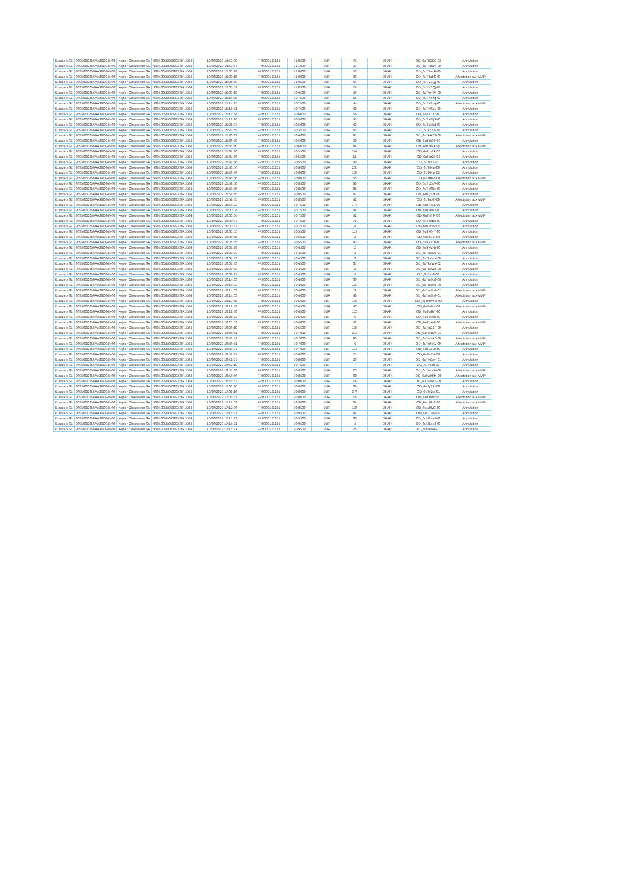| Eurazeo SE | 969500C656AA39O94N60 | Kepler Cheuvreux SA | 9695005EOZG9X8IRJD84 | 10/06/2022 14:50:09 | FR0000121121 | 71,0500 | EUR | 71 | XPAR | OD_6uTR2D2-02 | Annulation |
| Eurazeo SE | 969500C656AA39O94N60 | Kepler Cheuvreux SA | 9695005EOZG9X8IRJD84 | 10/06/2022 14:57:57 | FR0000121121 | 71,1000 | EUR | 97 | XPAR | OD_6uTSzwq-00 | Annulation |
| Eurazeo SE | 969500C656AA39O94N60 | Kepler Cheuvreux SA | 9695005EOZG9X8IRJD84 | 10/06/2022 15:00:18 | FR0000121121 | 71,0000 | EUR | 52 | XPAR | OD_6uTTabR-00 | Annulation |
| Eurazeo SE | 969500C656AA39O94N60 | Kepler Cheuvreux SA | 9695005EOZG9X8IRJD84 | 10/06/2022 15:00:18 | FR0000121121 | 71,0000 | EUR | 43 | XPAR | OD_6uTTabS-00 | Affectation aux VMP |
| Eurazeo SE | 969500C656AA39O94N60 | Kepler Cheuvreux SA | 9695005EOZG9X8IRJD84 | 10/06/2022 15:05:59 | FR0000121121 | 71,0500 | EUR | 54 | XPAR | OD_6uTV1Qj-00 | Annulation |
| Eurazeo SE | 969500C656AA39O94N60 | Kepler Cheuvreux SA | 9695005EOZG9X8IRJD84 | 10/06/2022 15:05:59 | FR0000121121 | 71,0500 | EUR | 79 | XPAR | OD_6uTV1Qj-02 | Annulation |
| Eurazeo SE | 969500C656AA39O94N60 | Kepler Cheuvreux SA | 9695005EOZG9X8IRJD84 | 10/06/2022 15:09:19 | FR0000121121 | 70,9500 | EUR | 49 | XPAR | OD_6uTVrPM-00 | Annulation |
| Eurazeo SE | 969500C656AA39O94N60 | Kepler Cheuvreux SA | 9695005EOZG9X8IRJD84 | 10/06/2022 15:14:25 | FR0000121121 | 70,7500 | EUR | 16 | XPAR | OD_6uTX8zq-02 | Annulation |
| Eurazeo SE | 969500C656AA39O94N60 | Kepler Cheuvreux SA | 9695005EOZG9X8IRJD84 | 10/06/2022 15:14:25 | FR0000121121 | 70,7500 | EUR | 44 | XPAR | OD_6uTX8zq-00 | Affectation aux VMP |
| Eurazeo SE | 969500C656AA39O94N60 | Kepler Cheuvreux SA | 9695005EOZG9X8IRJD84 | 10/06/2022 15:15:41 | FR0000121121 | 70,7500 | EUR | 40 | XPAR | OD_6uTXSkL-00 | Annulation |
| Eurazeo SE | 969500C656AA39O94N60 | Kepler Cheuvreux SA | 9695005EOZG9X8IRJD84 | 10/06/2022 15:17:54 | FR0000121121 | 70,6000 | EUR | 58 | XPAR | OD_6uTY1Tr-00 | Annulation |
| Eurazeo SE | 969500C656AA39O94N60 | Kepler Cheuvreux SA | 9695005EOZG9X8IRJD84 | 10/06/2022 15:19:16 | FR0000121121 | 70,5000 | EUR | 45 | XPAR | OD_6uTYMj9-00 | Annulation |
| Eurazeo SE | 969500C656AA39O94N60 | Kepler Cheuvreux SA | 9695005EOZG9X8IRJD84 | 10/06/2022 15:21:04 | FR0000121121 | 70,5000 | EUR | 43 | XPAR | OD_6uTYokd-00 | Annulation |
| Eurazeo SE | 969500C656AA39O94N60 | Kepler Cheuvreux SA | 9695005EOZG9X8IRJD84 | 10/06/2022 15:22:59 | FR0000121121 | 70,3500 | EUR | 43 | XPAR | OD_6uTZll0-00 | Annulation |
| Eurazeo SE | 969500C656AA39O94N60 | Kepler Cheuvreux SA | 9695005EOZG9X8IRJD84 | 10/06/2022 15:30:22 | FR0000121121 | 70,6000 | EUR | 91 | XPAR | OD_6uTbA2S-00 | Affectation aux VMP |
| Eurazeo SE | 969500C656AA39O94N60 | Kepler Cheuvreux SA | 9695005EOZG9X8IRJD84 | 10/06/2022 15:36:40 | FR0000121121 | 70,6000 | EUR | 90 | XPAR | OD_6uTckF0-00 | Annulation |
| Eurazeo SE | 969500C656AA39O94N60 | Kepler Cheuvreux SA | 9695005EOZG9X8IRJD84 | 10/06/2022 15:36:40 | FR0000121121 | 70,6000 | EUR | 44 | XPAR | OD_6uTckFk-00 | Affectation aux VMP |
| Eurazeo SE | 969500C656AA39O94N60 | Kepler Cheuvreux SA | 9695005EOZG9X8IRJD84 | 10/06/2022 15:37:36 | FR0000121121 | 70,5500 | EUR | 247 | XPAR | OD_6uTcz2k-00 | Annulation |
| Eurazeo SE | 969500C656AA39O94N60 | Kepler Cheuvreux SA | 9695005EOZG9X8IRJD84 | 10/06/2022 15:37:36 | FR0000121121 | 70,5500 | EUR | 15 | XPAR | OD_6uTcz2k-02 | Annulation |
| Eurazeo SE | 969500C656AA39O94N60 | Kepler Cheuvreux SA | 9695005EOZG9X8IRJD84 | 10/06/2022 15:37:36 | FR0000121121 | 70,5500 | EUR | 36 | XPAR | OD_6uTcz2l-01 | Annulation |
| Eurazeo SE | 969500C656AA39O94N60 | Kepler Cheuvreux SA | 9695005EOZG9X8IRJD84 | 10/06/2022 15:46:56 | FR0000121121 | 70,8000 | EUR | 235 | XPAR | OD_6uTfKia-00 | Annulation |
| Eurazeo SE | 969500C656AA39O94N60 | Kepler Cheuvreux SA | 9695005EOZG9X8IRJD84 | 10/06/2022 15:46:56 | FR0000121121 | 70,8000 | EUR | 134 | XPAR | OD_6uTfKia-02 | Annulation |
| Eurazeo SE | 969500C656AA39O94N60 | Kepler Cheuvreux SA | 9695005EOZG9X8IRJD84 | 10/06/2022 15:46:56 | FR0000121121 | 70,8000 | EUR | 55 | XPAR | OD_6uTfKiZ-00 | Affectation aux VMP |
| Eurazeo SE | 969500C656AA39O94N60 | Kepler Cheuvreux SA | 9695005EOZG9X8IRJD84 | 10/06/2022 15:49:58 | FR0000121121 | 70,8500 | EUR | 90 | XPAR | OD_6uTg5sV-00 | Annulation |
| Eurazeo SE | 969500C656AA39O94N60 | Kepler Cheuvreux SA | 9695005EOZG9X8IRJD84 | 10/06/2022 15:49:58 | FR0000121121 | 70,8500 | EUR | 35 | XPAR | OD_6uTg60e-00 | Annulation |
| Eurazeo SE | 969500C656AA39O94N60 | Kepler Cheuvreux SA | 9695005EOZG9X8IRJD84 | 10/06/2022 15:51:45 | FR0000121121 | 70,8500 | EUR | 42 | XPAR | OD_6uTgXfk-00 | Annulation |
| Eurazeo SE | 969500C656AA39O94N60 | Kepler Cheuvreux SA | 9695005EOZG9X8IRJD84 | 10/06/2022 15:51:45 | FR0000121121 | 70,8500 | EUR | 42 | XPAR | OD_6uTgXfl-00 | Affectation aux VMP |
| Eurazeo SE | 969500C656AA39O94N60 | Kepler Cheuvreux SA | 9695005EOZG9X8IRJD84 | 10/06/2022 15:56:23 | FR0000121121 | 70,7500 | EUR | 173 | XPAR | OD_6uThiEL-00 | Annulation |
| Eurazeo SE | 969500C656AA39O94N60 | Kepler Cheuvreux SA | 9695005EOZG9X8IRJD84 | 10/06/2022 16:00:04 | FR0000121121 | 70,7500 | EUR | 44 | XPAR | OD_6uTidhO-00 | Annulation |
| Eurazeo SE | 969500C656AA39O94N60 | Kepler Cheuvreux SA | 9695005EOZG9X8IRJD84 | 10/06/2022 16:00:04 | FR0000121121 | 70,7500 | EUR | 42 | XPAR | OD_6uTidhP-00 | Affectation aux VMP |
| Eurazeo SE | 969500C656AA39O94N60 | Kepler Cheuvreux SA | 9695005EOZG9X8IRJD84 | 10/06/2022 16:00:37 | FR0000121121 | 70,7500 | EUR | 72 | XPAR | OD_6uTimBs-00 | Annulation |
| Eurazeo SE | 969500C656AA39O94N60 | Kepler Cheuvreux SA | 9695005EOZG9X8IRJD84 | 10/06/2022 16:00:37 | FR0000121121 | 70,7500 | EUR | 4 | XPAR | OD_6uTimBt-00 | Annulation |
| Eurazeo SE | 969500C656AA39O94N60 | Kepler Cheuvreux SA | 9695005EOZG9X8IRJD84 | 10/06/2022 16:05:55 | FR0000121121 | 70,5500 | EUR | 117 | XPAR | OD_6uTk6yT-00 | Annulation |
| Eurazeo SE | 969500C656AA39O94N60 | Kepler Cheuvreux SA | 9695005EOZG9X8IRJD84 | 10/06/2022 16:05:55 | FR0000121121 | 70,5500 | EUR | 2 | XPAR | OD_6uTk71t-00 | Annulation |
| Eurazeo SE | 969500C656AA39O94N60 | Kepler Cheuvreux SA | 9695005EOZG9X8IRJD84 | 10/06/2022 16:05:55 | FR0000121121 | 70,5500 | EUR | 43 | XPAR | OD_6uTk71u-00 | Affectation aux VMP |
| Eurazeo SE | 969500C656AA39O94N60 | Kepler Cheuvreux SA | 9695005EOZG9X8IRJD84 | 10/06/2022 16:07:29 | FR0000121121 | 70,4500 | EUR | 2 | XPAR | OD_6uTkVNj-00 | Annulation |
| Eurazeo SE | 969500C656AA39O94N60 | Kepler Cheuvreux SA | 9695005EOZG9X8IRJD84 | 10/06/2022 16:07:29 | FR0000121121 | 70,4500 | EUR | 3 | XPAR | OD_6uTkVNk-01 | Annulation |
| Eurazeo SE | 969500C656AA39O94N60 | Kepler Cheuvreux SA | 9695005EOZG9X8IRJD84 | 10/06/2022 16:07:43 | FR0000121121 | 70,4500 | EUR | 3 | XPAR | OD_6uTkYwY-00 | Annulation |
| Eurazeo SE | 969500C656AA39O94N60 | Kepler Cheuvreux SA | 9695005EOZG9X8IRJD84 | 10/06/2022 16:07:43 | FR0000121121 | 70,4500 | EUR | 37 | XPAR | OD_6uTkYwY-02 | Annulation |
| Eurazeo SE | 969500C656AA39O94N60 | Kepler Cheuvreux SA | 9695005EOZG9X8IRJD84 | 10/06/2022 16:07:43 | FR0000121121 | 70,4500 | EUR | 2 | XPAR | OD_6uTkYwZ-00 | Annulation |
| Eurazeo SE | 969500C656AA39O94N60 | Kepler Cheuvreux SA | 9695005EOZG9X8IRJD84 | 10/06/2022 16:08:17 | FR0000121121 | 70,4500 | EUR | 9 | XPAR | OD_6uTkhli-00 | Annulation |
| Eurazeo SE | 969500C656AA39O94N60 | Kepler Cheuvreux SA | 9695005EOZG9X8IRJD84 | 10/06/2022 16:14:03 | FR0000121121 | 70,4000 | EUR | 69 | XPAR | OD_6uTm9o2-00 | Annulation |
| Eurazeo SE | 969500C656AA39O94N60 | Kepler Cheuvreux SA | 9695005EOZG9X8IRJD84 | 10/06/2022 16:14:03 | FR0000121121 | 70,4000 | EUR | 120 | XPAR | OD_6uTm9o4-00 | Annulation |
| Eurazeo SE | 969500C656AA39O94N60 | Kepler Cheuvreux SA | 9695005EOZG9X8IRJD84 | 10/06/2022 16:14:03 | FR0000121121 | 70,4000 | EUR | 3 | XPAR | OD_6uTm9o2-02 | Affectation aux VMP |
| Eurazeo SE | 969500C656AA39O94N60 | Kepler Cheuvreux SA | 9695005EOZG9X8IRJD84 | 10/06/2022 16:14:03 | FR0000121121 | 70,4000 | EUR | 40 | XPAR | OD_6uTm9o3-01 | Affectation aux VMP |
| Eurazeo SE | 969500C656AA39O94N60 | Kepler Cheuvreux SA | 9695005EOZG9X8IRJD84 | 10/06/2022 16:19:48 | FR0000121121 | 70,5000 | EUR | 135 | XPAR | OD_6uTnbWM-00 | Annulation |
| Eurazeo SE | 969500C656AA39O94N60 | Kepler Cheuvreux SA | 9695005EOZG9X8IRJD84 | 10/06/2022 16:19:49 | FR0000121121 | 70,4500 | EUR | 43 | XPAR | OD_6uTnbnl-00 | Affectation aux VMP |
| Eurazeo SE | 969500C656AA39O94N60 | Kepler Cheuvreux SA | 9695005EOZG9X8IRJD84 | 10/06/2022 16:21:40 | FR0000121121 | 70,4500 | EUR | 120 | XPAR | OD_6uTo4hT-00 | Annulation |
| Eurazeo SE | 969500C656AA39O94N60 | Kepler Cheuvreux SA | 9695005EOZG9X8IRJD84 | 10/06/2022 16:25:23 | FR0000121121 | 70,5000 | EUR | 6 | XPAR | OD_6uTp0im-00 | Annulation |
| Eurazeo SE | 969500C656AA39O94N60 | Kepler Cheuvreux SA | 9695005EOZG9X8IRJD84 | 10/06/2022 16:25:59 | FR0000121121 | 70,6000 | EUR | 42 | XPAR | OD_6uTpA4l-00 | Affectation aux VMP |
| Eurazeo SE | 969500C656AA39O94N60 | Kepler Cheuvreux SA | 9695005EOZG9X8IRJD84 | 10/06/2022 16:26:10 | FR0000121121 | 70,5500 | EUR | 135 | XPAR | OD_6uTpD4F-00 | Annulation |
| Eurazeo SE | 969500C656AA39O94N60 | Kepler Cheuvreux SA | 9695005EOZG9X8IRJD84 | 10/06/2022 16:46:41 | FR0000121121 | 70,7000 | EUR | 313 | XPAR | OD_6uTuNKw-01 | Annulation |
| Eurazeo SE | 969500C656AA39O94N60 | Kepler Cheuvreux SA | 9695005EOZG9X8IRJD84 | 10/06/2022 16:46:41 | FR0000121121 | 70,7000 | EUR | 90 | XPAR | OD_6uTuNA0-00 | Affectation aux VMP |
| Eurazeo SE | 969500C656AA39O94N60 | Kepler Cheuvreux SA | 9695005EOZG9X8IRJD84 | 10/06/2022 16:46:41 | FR0000121121 | 70,7000 | EUR | 6 | XPAR | OD_6uTuNKv-00 | Affectation aux VMP |
| Eurazeo SE | 969500C656AA39O94N60 | Kepler Cheuvreux SA | 9695005EOZG9X8IRJD84 | 10/06/2022 16:47:27 | FR0000121121 | 70,7000 | EUR | 113 | XPAR | OD_6uTuZDl-00 | Annulation |
| Eurazeo SE | 969500C656AA39O94N60 | Kepler Cheuvreux SA | 9695005EOZG9X8IRJD84 | 10/06/2022 16:51:27 | FR0000121121 | 70,8000 | EUR | 77 | XPAR | OD_6uTvZel-00 | Annulation |
| Eurazeo SE | 969500C656AA39O94N60 | Kepler Cheuvreux SA | 9695005EOZG9X8IRJD84 | 10/06/2022 16:51:27 | FR0000121121 | 70,8000 | EUR | 29 | XPAR | OD_6uTvZem-01 | Annulation |
| Eurazeo SE | 969500C656AA39O94N60 | Kepler Cheuvreux SA | 9695005EOZG9X8IRJD84 | 10/06/2022 16:52:10 | FR0000121121 | 70,7500 | EUR | 7 | XPAR | OD_6uTvktf-00 | Annulation |
| Eurazeo SE | 969500C656AA39O94N60 | Kepler Cheuvreux SA | 9695005EOZG9X8IRJD84 | 10/06/2022 16:55:38 | FR0000121121 | 70,8500 | EUR | 23 | XPAR | OD_6uTwcvH-00 | Affectation aux VMP |
| Eurazeo SE | 969500C656AA39O94N60 | Kepler Cheuvreux SA | 9695005EOZG9X8IRJD84 | 10/06/2022 16:55:56 | FR0000121121 | 70,8500 | EUR | 60 | XPAR | OD_6uTwhbM-00 | Affectation aux VMP |
| Eurazeo SE | 969500C656AA39O94N60 | Kepler Cheuvreux SA | 9695005EOZG9X8IRJD84 | 10/06/2022 16:56:57 | FR0000121121 | 70,8000 | EUR | 18 | XPAR | OD_6uTwxRB-00 | Annulation |
| Eurazeo SE | 969500C656AA39O94N60 | Kepler Cheuvreux SA | 9695005EOZG9X8IRJD84 | 10/06/2022 17:01:16 | FR0000121121 | 70,8000 | EUR | 66 | XPAR | OD_6uTy2tb-00 | Annulation |
| Eurazeo SE | 969500C656AA39O94N60 | Kepler Cheuvreux SA | 9695005EOZG9X8IRJD84 | 10/06/2022 17:01:16 | FR0000121121 | 70,8000 | EUR | 376 | XPAR | OD_6uTy2tc-01 | Annulation |
| Eurazeo SE | 969500C656AA39O94N60 | Kepler Cheuvreux SA | 9695005EOZG9X8IRJD84 | 10/06/2022 17:06:31 | FR0000121121 | 70,8000 | EUR | 18 | XPAR | OD_6uTzMlz-00 | Affectation aux VMP |
| Eurazeo SE | 969500C656AA39O94N60 | Kepler Cheuvreux SA | 9695005EOZG9X8IRJD84 | 10/06/2022 17:12:02 | FR0000121121 | 70,9000 | EUR | 64 | XPAR | OD_6uU0kt0-00 | Affectation aux VMP |
| Eurazeo SE | 969500C656AA39O94N60 | Kepler Cheuvreux SA | 9695005EOZG9X8IRJD84 | 10/06/2022 17:12:06 | FR0000121121 | 70,8500 | EUR | 126 | XPAR | OD_6uU0lyC-00 | Annulation |
| Eurazeo SE | 969500C656AA39O94N60 | Kepler Cheuvreux SA | 9695005EOZG9X8IRJD84 | 10/06/2022 17:15:21 | FR0000121121 | 70,9500 | EUR | 44 | XPAR | OD_6uU1aeI-02 | Annulation |
| Eurazeo SE | 969500C656AA39O94N60 | Kepler Cheuvreux SA | 9695005EOZG9X8IRJD84 | 10/06/2022 17:15:21 | FR0000121121 | 70,9500 | EUR | 80 | XPAR | OD_6uU1aeJ-01 | Annulation |
| Eurazeo SE | 969500C656AA39O94N60 | Kepler Cheuvreux SA | 9695005EOZG9X8IRJD84 | 10/06/2022 17:15:21 | FR0000121121 | 70,9500 | EUR | 4 | XPAR | OD_6uU1aeJ-03 | Annulation |
| Eurazeo SE | 969500C656AA39O94N60 | Kepler Cheuvreux SA | 9695005EOZG9X8IRJD84 | 10/06/2022 17:15:21 | FR0000121121 | 70,9500 | EUR | 25 | XPAR | OD_6uU1aeK-01 | Annulation |